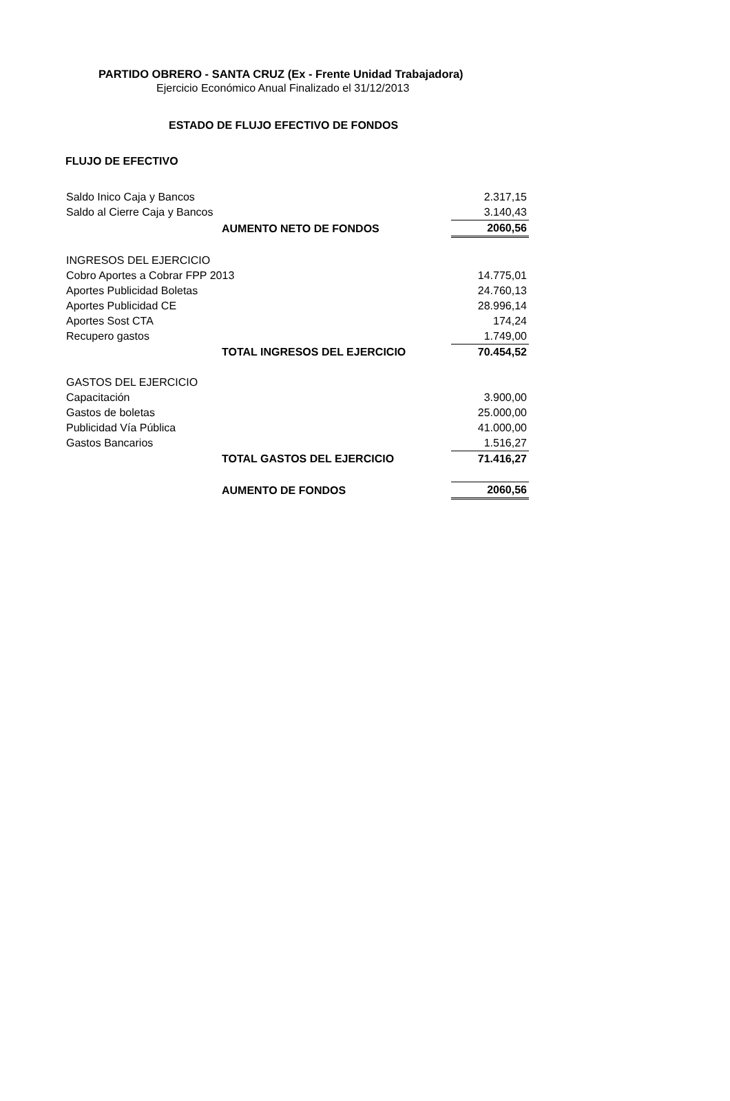PARTIDO OBRERO - SANTA CRUZ (Ex - Frente Unidad Trabajadora)
Ejercicio Económico Anual Finalizado el 31/12/2013
ESTADO DE FLUJO EFECTIVO DE FONDOS
FLUJO DE EFECTIVO
| Saldo Inico Caja y Bancos | | 2.317,15 |
| Saldo al Cierre Caja y Bancos | | 3.140,43 |
| | AUMENTO NETO DE FONDOS | 2060,56 |
| INGRESOS DEL EJERCICIO | | |
| Cobro Aportes a Cobrar FPP 2013 | | 14.775,01 |
| Aportes Publicidad Boletas | | 24.760,13 |
| Aportes Publicidad CE | | 28.996,14 |
| Aportes Sost CTA | | 174,24 |
| Recupero gastos | | 1.749,00 |
| | TOTAL INGRESOS DEL EJERCICIO | 70.454,52 |
| GASTOS DEL EJERCICIO | | |
| Capacitación | | 3.900,00 |
| Gastos de boletas | | 25.000,00 |
| Publicidad Vía Pública | | 41.000,00 |
| Gastos Bancarios | | 1.516,27 |
| | TOTAL GASTOS DEL EJERCICIO | 71.416,27 |
| | AUMENTO DE FONDOS | 2060,56 |